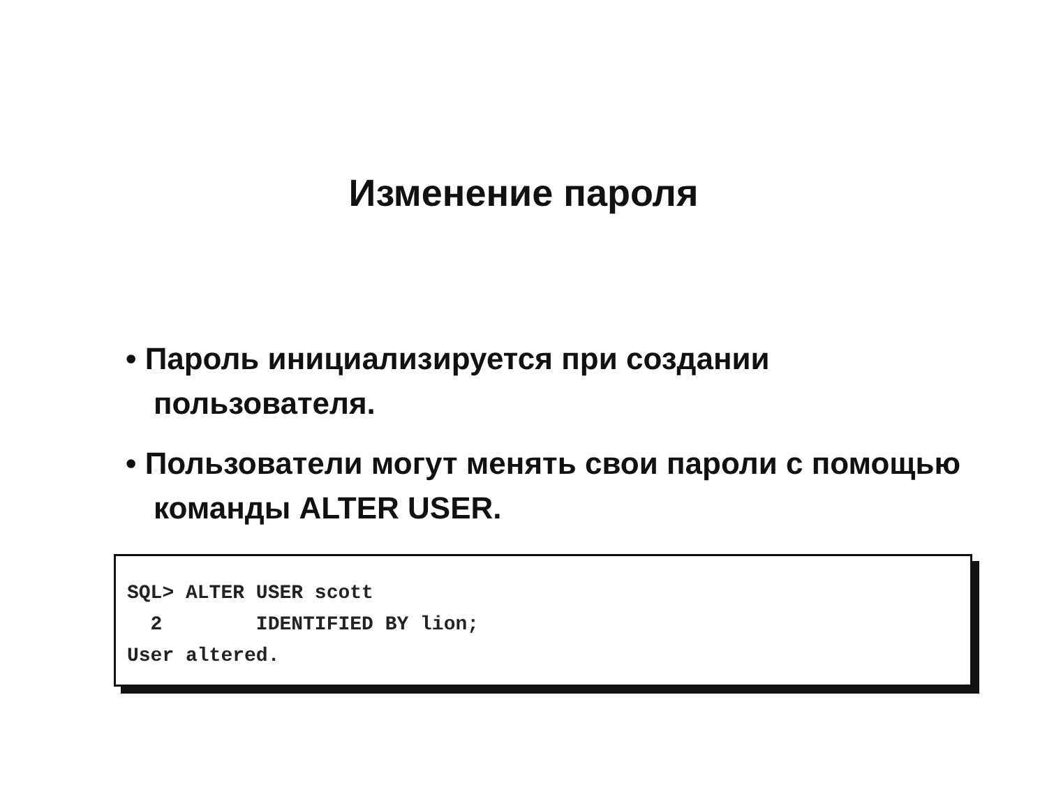Изменение пароля
• Пароль инициализируется при создании пользователя.
• Пользователи могут менять свои пароли с помощью команды ALTER USER.
SQL> ALTER USER scott
  2        IDENTIFIED BY lion;
User altered.